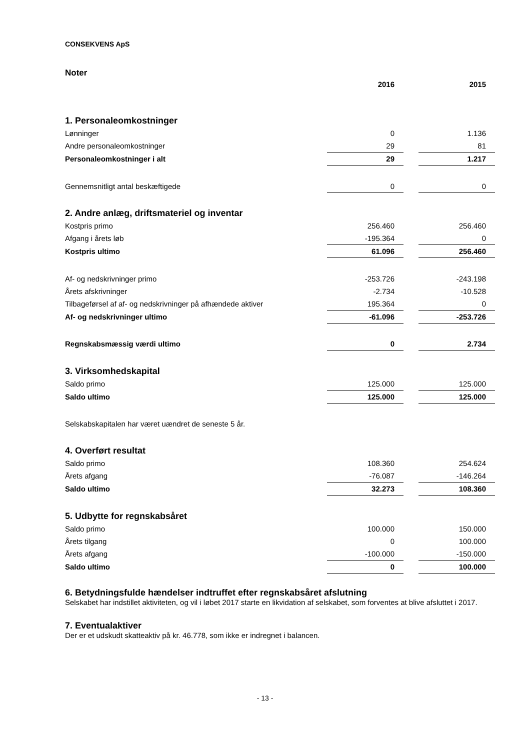CONSEKVENS ApS
Noter
| | 2016 | | 2015 |
| 1. Personaleomkostninger | | | |
| Lønninger | 0 | | 1.136 |
| Andre personaleomkostninger | 29 | | 81 |
| Personaleomkostninger i alt | 29 | | 1.217 |
| Gennemsnitligt antal beskæftigede | 0 | | 0 |
| 2. Andre anlæg, driftsmateriel og inventar | | | |
| Kostpris primo | 256.460 | | 256.460 |
| Afgang i årets løb | -195.364 | | 0 |
| Kostpris ultimo | 61.096 | | 256.460 |
| Af- og nedskrivninger primo | -253.726 | | -243.198 |
| Årets afskrivninger | -2.734 | | -10.528 |
| Tilbageførsel af af- og nedskrivninger på afhændede aktiver | 195.364 | | 0 |
| Af- og nedskrivninger ultimo | -61.096 | | -253.726 |
| Regnskabsmæssig værdi ultimo | 0 | | 2.734 |
| 3. Virksomhedskapital | | | |
| Saldo primo | 125.000 | | 125.000 |
| Saldo ultimo | 125.000 | | 125.000 |
| Selskabskapitalen har været uændret de seneste 5 år. | | | |
| 4. Overført resultat | | | |
| Saldo primo | 108.360 | | 254.624 |
| Årets afgang | -76.087 | | -146.264 |
| Saldo ultimo | 32.273 | | 108.360 |
| 5. Udbytte for regnskabsåret | | | |
| Saldo primo | 100.000 | | 150.000 |
| Årets tilgang | 0 | | 100.000 |
| Årets afgang | -100.000 | | -150.000 |
| Saldo ultimo | 0 | | 100.000 |
6. Betydningsfulde hændelser indtruffet efter regnskabsåret afslutning
Selskabet har indstillet aktiviteten, og vil i løbet 2017 starte en likvidation af selskabet, som forventes at blive afsluttet i 2017.
7. Eventualaktiver
Der er et udskudt skatteaktiv på kr. 46.778, som ikke er indregnet i balancen.
- 13 -